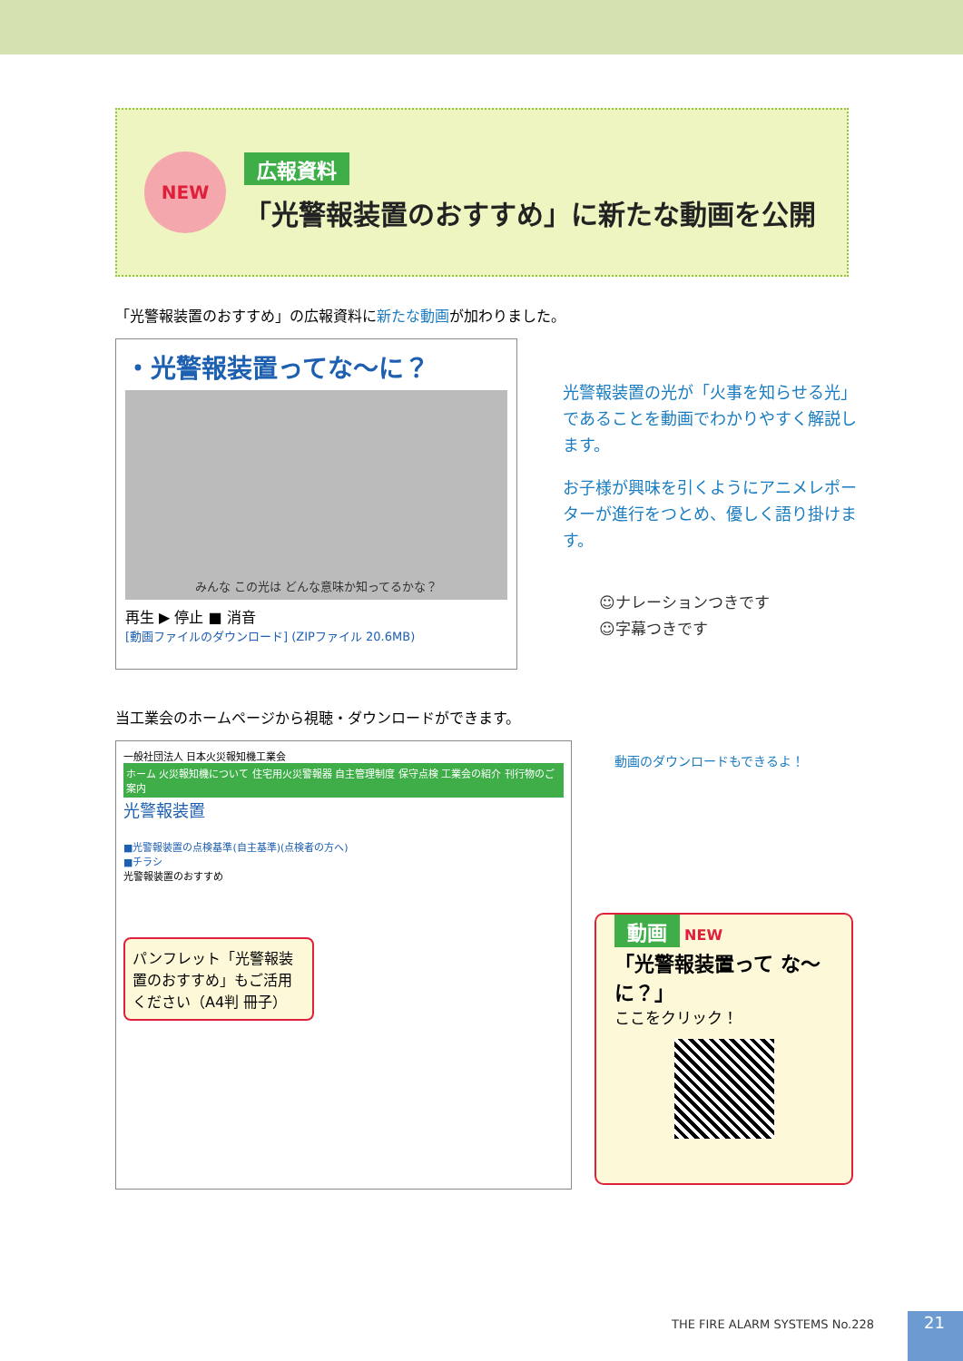NEW
広報資料
「光警報装置のおすすめ」に新たな動画を公開
「光警報装置のおすすめ」の広報資料に新たな動画が加わりました。
・光警報装置ってな〜に？
みんな この光は どんな意味か知ってるかな？
再生 ▶ 停止 ■ 消音
[動画ファイルのダウンロード] (ZIPファイル 20.6MB)
光警報装置の光が「火事を知らせる光」であることを動画でわかりやすく解説します。
お子様が興味を引くようにアニメレポーターが進行をつとめ、優しく語り掛けます。
☺ナレーションつきです
☺字幕つきです
当工業会のホームページから視聴・ダウンロードができます。
一般社団法人 日本火災報知機工業会
ホーム 火災報知機について 住宅用火災警報器 自主管理制度 保守点検 工業会の紹介 刊行物のご案内
光警報装置
■光警報装置の点検基準(自主基準)(点検者の方へ)
■チラシ
光警報装置のおすすめ
パンフレット「光警報装置のおすすめ」もご活用ください（A4判 冊子）
動画のダウンロードもできるよ！
動画 NEW
「光警報装置って な〜に？」
ここをクリック！
THE FIRE ALARM SYSTEMS No.228 21